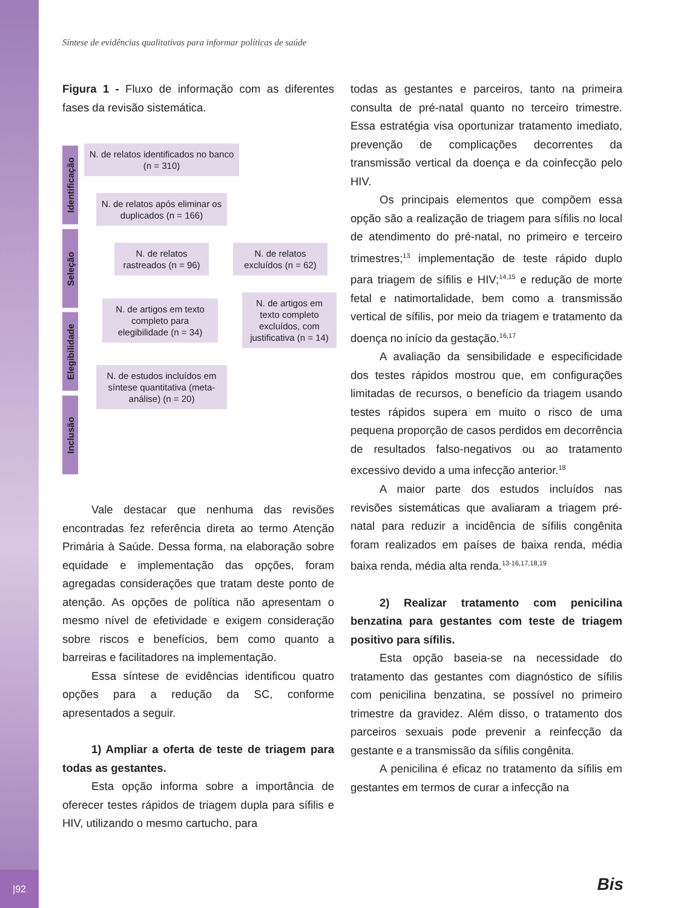Síntese de evidências qualitativas para informar políticas de saúde
Figura 1 - Fluxo de informação com as diferentes fases da revisão sistemática.
Identificação
Seleção
Elegibilidade
Inclusão
N. de relatos identificados no banco (n = 310)
N. de relatos após eliminar os duplicados (n = 166)
N. de relatos rastreados (n = 96)
N. de relatos excluídos (n = 62)
N. de artigos em texto completo para elegibilidade (n = 34)
N. de artigos em texto completo excluídos, com justificativa (n = 14)
N. de estudos incluídos em síntese quantitativa (meta-análise) (n = 20)
Vale destacar que nenhuma das revisões encontradas fez referência direta ao termo Atenção Primária à Saúde. Dessa forma, na elaboração sobre equidade e implementação das opções, foram agregadas considerações que tratam deste ponto de atenção. As opções de política não apresentam o mesmo nível de efetividade e exigem consideração sobre riscos e benefícios, bem como quanto a barreiras e facilitadores na implementação.
Essa síntese de evidências identificou quatro opções para a redução da SC, conforme apresentados a seguir.
1) Ampliar a oferta de teste de triagem para todas as gestantes.
Esta opção informa sobre a importância de oferecer testes rápidos de triagem dupla para sífilis e HIV, utilizando o mesmo cartucho, para
todas as gestantes e parceiros, tanto na primeira consulta de pré-natal quanto no terceiro trimestre. Essa estratégia visa oportunizar tratamento imediato, prevenção de complicações decorrentes da transmissão vertical da doença e da coinfecção pelo HIV.
Os principais elementos que compõem essa opção são a realização de triagem para sífilis no local de atendimento do pré-natal, no primeiro e terceiro trimestres;<sup>13</sup> implementação de teste rápido duplo para triagem de sífilis e HIV;<sup>14,15</sup> e redução de morte fetal e natimortalidade, bem como a transmissão vertical de sífilis, por meio da triagem e tratamento da doença no início da gestação.<sup>16,17</sup>
A avaliação da sensibilidade e especificidade dos testes rápidos mostrou que, em configurações limitadas de recursos, o benefício da triagem usando testes rápidos supera em muito o risco de uma pequena proporção de casos perdidos em decorrência de resultados falso-negativos ou ao tratamento excessivo devido a uma infecção anterior.<sup>18</sup>
A maior parte dos estudos incluídos nas revisões sistemáticas que avaliaram a triagem pré-natal para reduzir a incidência de sífilis congênita foram realizados em países de baixa renda, média baixa renda, média alta renda.<sup>13-16,17,18,19</sup>
2) Realizar tratamento com penicilina benzatina para gestantes com teste de triagem positivo para sífilis.
Esta opção baseia-se na necessidade do tratamento das gestantes com diagnóstico de sífilis com penicilina benzatina, se possível no primeiro trimestre da gravidez. Além disso, o tratamento dos parceiros sexuais pode prevenir a reinfecção da gestante e a transmissão da sífilis congênita.
A penicilina é eficaz no tratamento da sífilis em gestantes em termos de curar a infecção na
|92 Bis